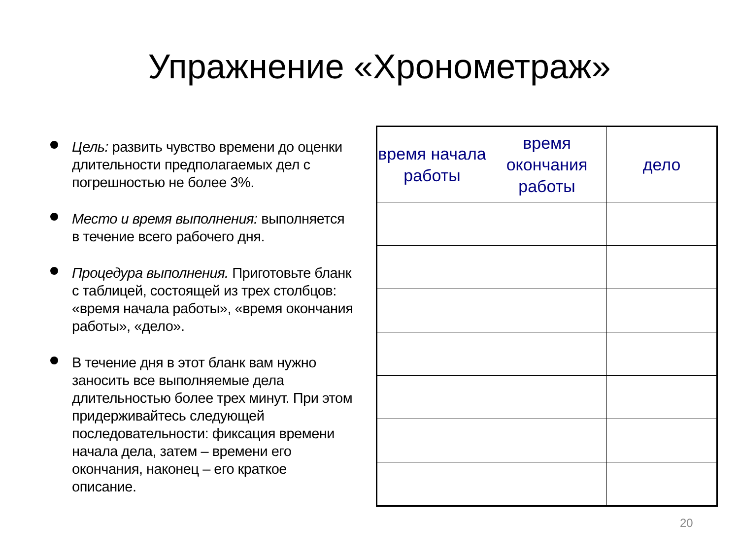Упражнение «Хронометраж»
Цель: развить чувство времени до оценки длительности предполагаемых дел с погрешностью не более 3%.
Место и время выполнения: выполняется в течение всего рабочего дня.
Процедура выполнения. Приготовьте бланк с таблицей, состоящей из трех столбцов: «время начала работы», «время окончания работы», «дело».
В течение дня в этот бланк вам нужно заносить все выполняемые дела длительностью более трех минут. При этом придерживайтесь следующей последовательности: фиксация времени начала дела, затем – времени его окончания, наконец – его краткое описание.
| время начала работы | время окончания работы | дело |
| --- | --- | --- |
20